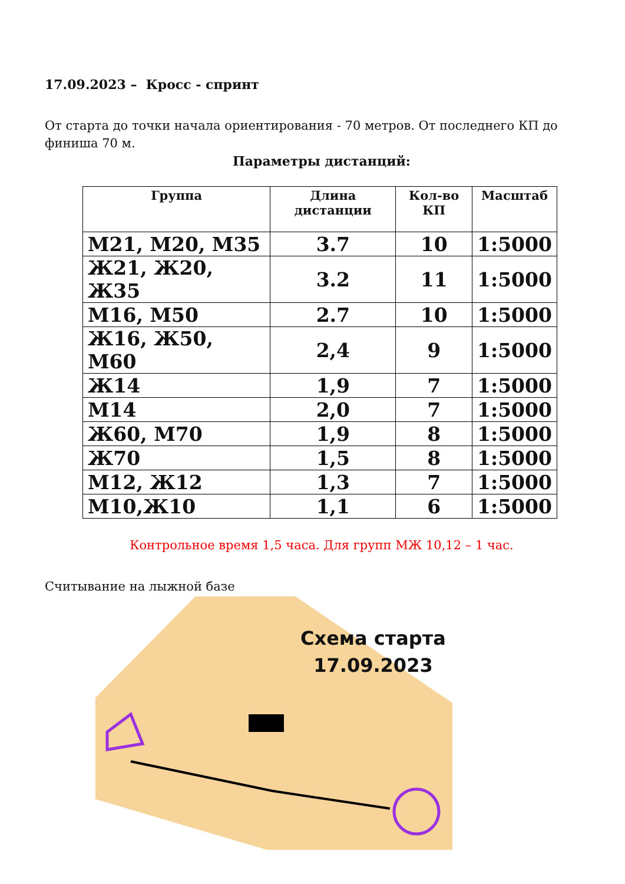17.09.2023 – Кросс - спринт
От старта до точки начала ориентирования - 70 метров. От последнего КП до финиша 70 м.
Параметры дистанций:
| Группа | Длина дистанции | Кол-во КП | Масштаб |
| --- | --- | --- | --- |
| М21, М20, М35 | 3.7 | 10 | 1:5000 |
| Ж21, Ж20, Ж35 | 3.2 | 11 | 1:5000 |
| М16, М50 | 2.7 | 10 | 1:5000 |
| Ж16, Ж50, М60 | 2,4 | 9 | 1:5000 |
| Ж14 | 1,9 | 7 | 1:5000 |
| М14 | 2,0 | 7 | 1:5000 |
| Ж60, М70 | 1,9 | 8 | 1:5000 |
| Ж70 | 1,5 | 8 | 1:5000 |
| М12, Ж12 | 1,3 | 7 | 1:5000 |
| М10,Ж10 | 1,1 | 6 | 1:5000 |
Контрольное время 1,5 часа. Для групп МЖ 10,12 – 1 час.
Считывание на лыжной базе
Схема старта
17.09.2023